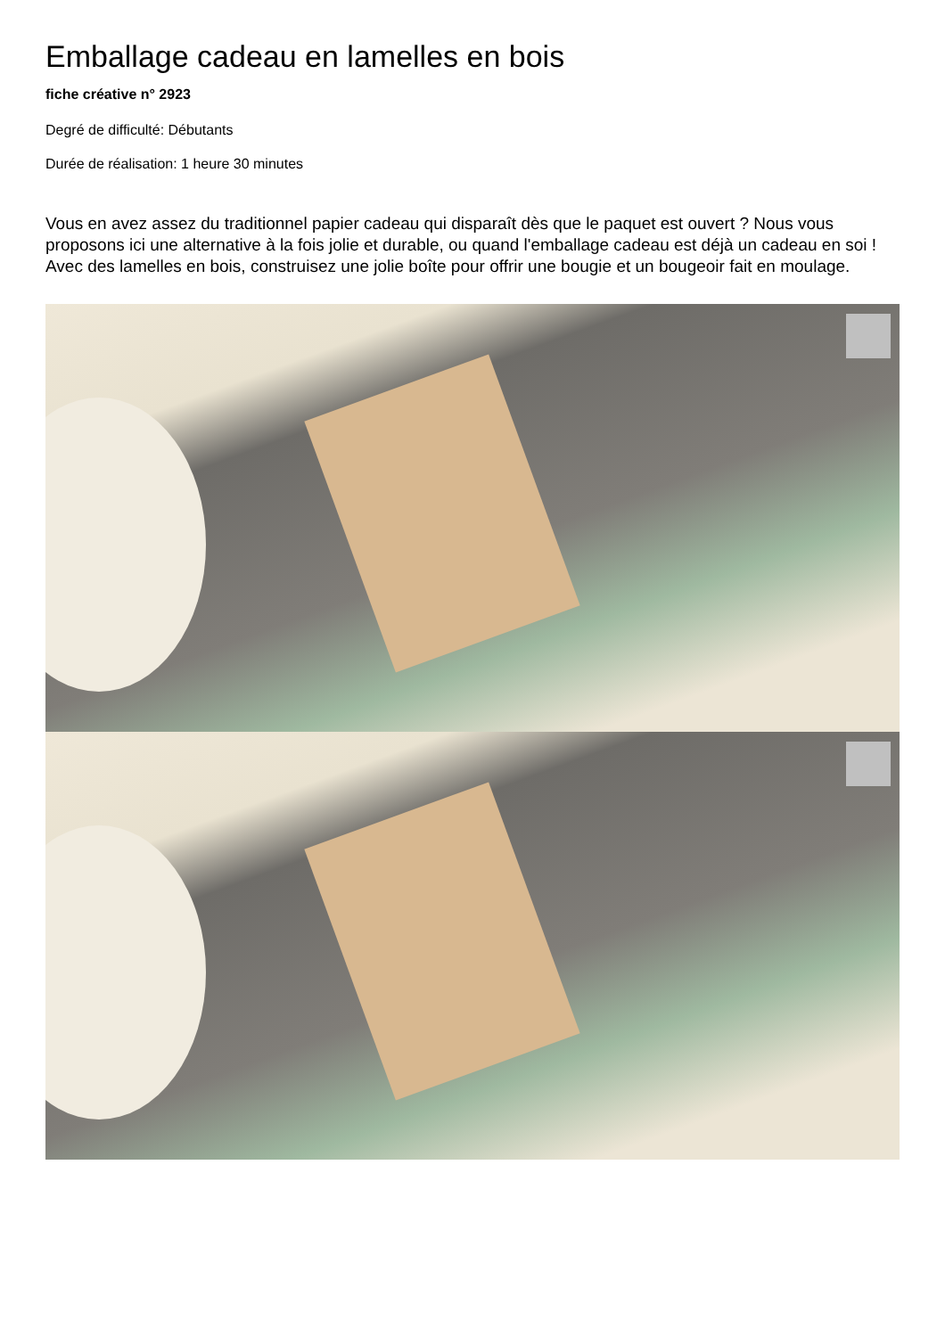Emballage cadeau en lamelles en bois
fiche créative n° 2923
Degré de difficulté: Débutants
Durée de réalisation: 1 heure 30 minutes
Vous en avez assez du traditionnel papier cadeau qui disparaît dès que le paquet est ouvert ? Nous vous proposons ici une alternative à la fois jolie et durable, ou quand l'emballage cadeau est déjà un cadeau en soi ! Avec des lamelles en bois, construisez une jolie boîte pour offrir une bougie et un bougeoir fait en moulage.